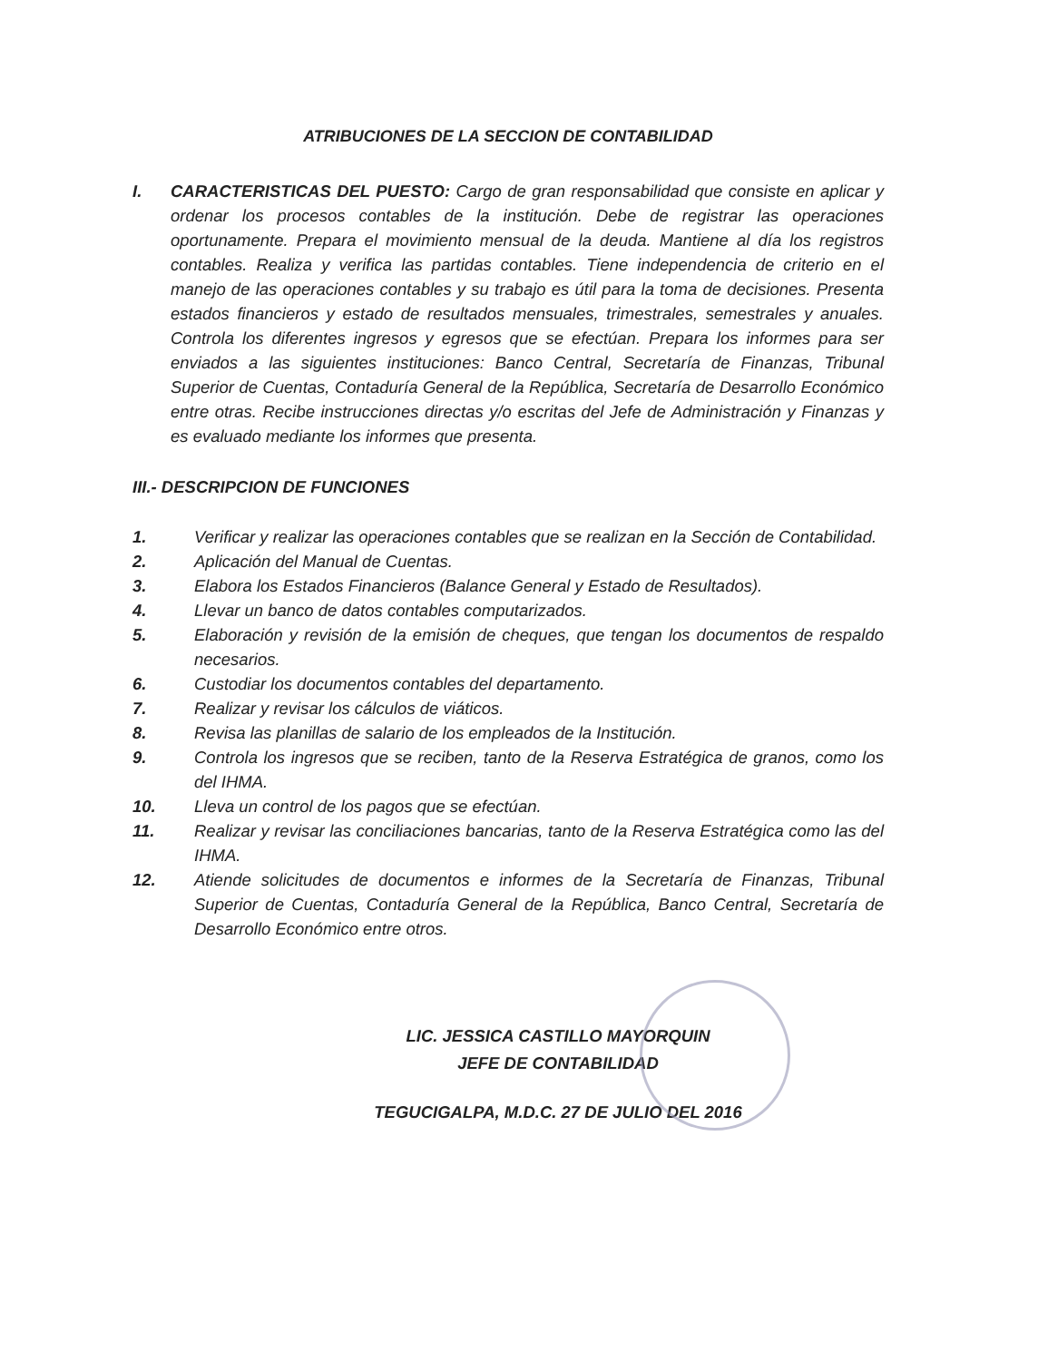ATRIBUCIONES DE LA SECCION DE CONTABILIDAD
I. CARACTERISTICAS DEL PUESTO: Cargo de gran responsabilidad que consiste en aplicar y ordenar los procesos contables de la institución. Debe de registrar las operaciones oportunamente. Prepara el movimiento mensual de la deuda. Mantiene al día los registros contables. Realiza y verifica las partidas contables. Tiene independencia de criterio en el manejo de las operaciones contables y su trabajo es útil para la toma de decisiones. Presenta estados financieros y estado de resultados mensuales, trimestrales, semestrales y anuales. Controla los diferentes ingresos y egresos que se efectúan. Prepara los informes para ser enviados a las siguientes instituciones: Banco Central, Secretaría de Finanzas, Tribunal Superior de Cuentas, Contaduría General de la República, Secretaría de Desarrollo Económico entre otras. Recibe instrucciones directas y/o escritas del Jefe de Administración y Finanzas y es evaluado mediante los informes que presenta.
III.- DESCRIPCION DE FUNCIONES
1. Verificar y realizar las operaciones contables que se realizan en la Sección de Contabilidad.
2. Aplicación del Manual de Cuentas.
3. Elabora los Estados Financieros (Balance General y Estado de Resultados).
4. Llevar un banco de datos contables computarizados.
5. Elaboración y revisión de la emisión de cheques, que tengan los documentos de respaldo necesarios.
6. Custodiar los documentos contables del departamento.
7. Realizar y revisar los cálculos de viáticos.
8. Revisa las planillas de salario de los empleados de la Institución.
9. Controla los ingresos que se reciben, tanto de la Reserva Estratégica de granos, como los del IHMA.
10. Lleva un control de los pagos que se efectúan.
11. Realizar y revisar las conciliaciones bancarias, tanto de la Reserva Estratégica como las del IHMA.
12. Atiende solicitudes de documentos e informes de la Secretaría de Finanzas, Tribunal Superior de Cuentas, Contaduría General de la República, Banco Central, Secretaría de Desarrollo Económico entre otros.
LIC. JESSICA CASTILLO MAYORQUIN
JEFE DE CONTABILIDAD
TEGUCIGALPA, M.D.C. 27 DE JULIO DEL 2016